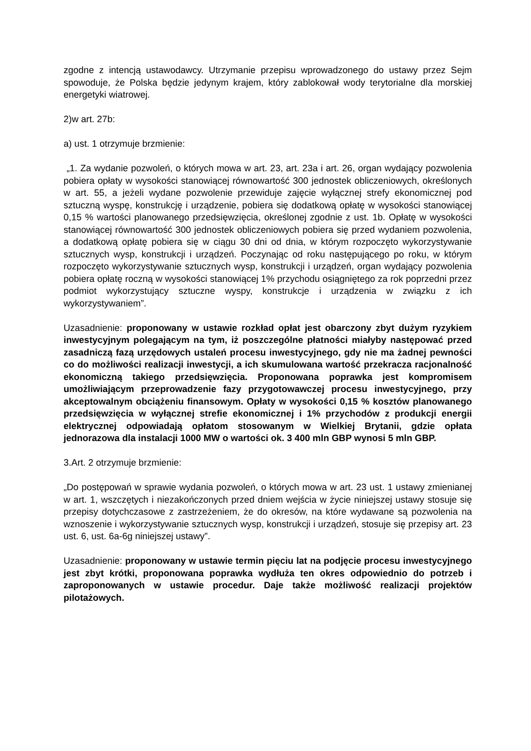zgodne z intencją ustawodawcy. Utrzymanie przepisu wprowadzonego do ustawy przez Sejm spowoduje, że Polska będzie jedynym krajem, który zablokował wody terytorialne dla morskiej energetyki wiatrowej.
2)w art. 27b:
a) ust. 1 otrzymuje brzmienie:
„1. Za wydanie pozwoleń, o których mowa w art. 23, art. 23a i art. 26, organ wydający pozwolenia pobiera opłaty w wysokości stanowiącej równowartość 300 jednostek obliczeniowych, określonych w art. 55, a jeżeli wydane pozwolenie przewiduje zajęcie wyłącznej strefy ekonomicznej pod sztuczną wyspę, konstrukcję i urządzenie, pobiera się dodatkową opłatę w wysokości stanowiącej 0,15 % wartości planowanego przedsięwzięcia, określonej zgodnie z ust. 1b. Opłatę w wysokości stanowiącej równowartość 300 jednostek obliczeniowych pobiera się przed wydaniem pozwolenia, a dodatkową opłatę pobiera się w ciągu 30 dni od dnia, w którym rozpoczęto wykorzystywanie sztucznych wysp, konstrukcji i urządzeń. Poczynając od roku następującego po roku, w którym rozpoczęto wykorzystywanie sztucznych wysp, konstrukcji i urządzeń, organ wydający pozwolenia pobiera opłatę roczną w wysokości stanowiącej 1% przychodu osiągniętego za rok poprzedni przez podmiot wykorzystujący sztuczne wyspy, konstrukcje i urządzenia w związku z ich wykorzystywaniem”.
Uzasadnienie: proponowany w ustawie rozkład opłat jest obarczony zbyt dużym ryzykiem inwestycyjnym polegającym na tym, iż poszczególne płatności miałyby następować przed zasadniczą fazą urzędowych ustaleń procesu inwestycyjnego, gdy nie ma żadnej pewności co do możliwości realizacji inwestycji, a ich skumulowana wartość przekracza racjonalność ekonomiczną takiego przedsięwzięcia. Proponowana poprawka jest kompromisem umożliwiającym przeprowadzenie fazy przygotowawczej procesu inwestycyjnego, przy akceptowalnym obciążeniu finansowym. Opłaty w wysokości 0,15 % kosztów planowanego przedsięwzięcia w wyłącznej strefie ekonomicznej i 1% przychodów z produkcji energii elektrycznej odpowiadają opłatom stosowanym w Wielkiej Brytanii, gdzie opłata jednorazowa dla instalacji 1000 MW o wartości ok. 3 400 mln GBP wynosi 5 mln GBP.
3.Art. 2 otrzymuje brzmienie:
„Do postępowań w sprawie wydania pozwoleń, o których mowa w art. 23 ust. 1 ustawy zmienianej w art. 1, wszczętych i niezakończonych przed dniem wejścia w życie niniejszej ustawy stosuje się przepisy dotychczasowe z zastrzeżeniem, że do okresów, na które wydawane są pozwolenia na wznoszenie i wykorzystywanie sztucznych wysp, konstrukcji i urządzeń, stosuje się przepisy art. 23 ust. 6, ust. 6a-6g niniejszej ustawy”.
Uzasadnienie: proponowany w ustawie termin pięciu lat na podjęcie procesu inwestycyjnego jest zbyt krótki, proponowana poprawka wydłuża ten okres odpowiednio do potrzeb i zaproponowanych w ustawie procedur. Daje także możliwość realizacji projektów pilotażowych.